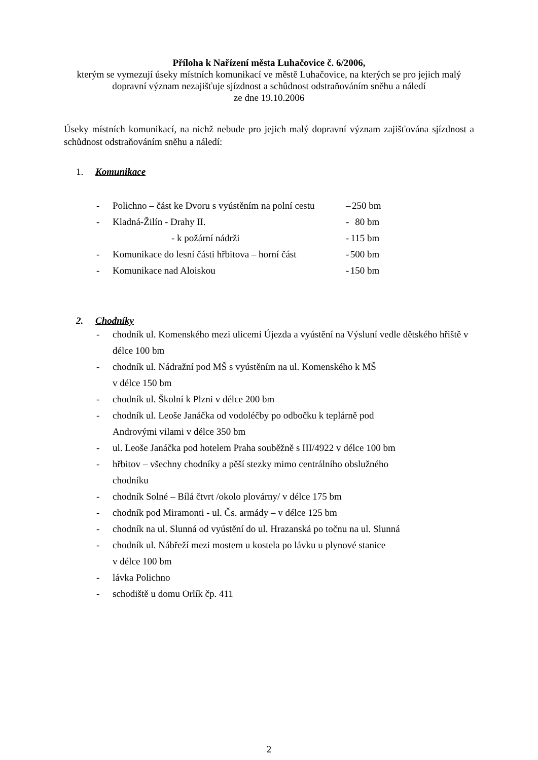Příloha k Nařízení města Luhačovice č. 6/2006,
kterým se vymezují úseky místních komunikací ve městě Luhačovice, na kterých se pro jejich malý dopravní význam nezajišťuje sjízdnost a schůdnost odstraňováním sněhu a náledí
ze dne 19.10.2006
Úseky místních komunikací, na nichž nebude pro jejich malý dopravní význam zajišťována sjízdnost a schůdnost odstraňováním sněhu a náledí:
1. Komunikace
- Polichno – část ke Dvoru s vyústěním na polní cestu – 250 bm
- Kladná-Žilín - Drahy II. - 80 bm
- k požární nádrži - 115 bm
- Komunikace do lesní části hřbitova – horní část - 500 bm
- Komunikace nad Aloiskou - 150 bm
2. Chodníky
- chodník ul. Komenského mezi ulicemi Újezda a vyústění na Výsluní vedle dětského hřiště v délce 100 bm
- chodník ul. Nádražní pod MŠ s vyústěním na ul. Komenského k MŠ
v délce 150 bm
- chodník ul. Školní k Plzni v délce 200 bm
- chodník ul. Leoše Janáčka od vodoléčby po odbočku k teplárně pod
Androvými vilami v délce 350 bm
- ul. Leoše Janáčka pod hotelem Praha souběžně s III/4922 v délce 100 bm
- hřbitov – všechny chodníky a pěší stezky mimo centrálního obslužného
chodníku
- chodník Solné – Bílá čtvrt /okolo plovárny/ v délce 175 bm
- chodník pod Miramonti - ul. Čs. armády – v délce 125 bm
- chodník na ul. Slunná od vyústění do ul. Hrazanská po točnu na ul. Slunná
- chodník ul. Nábřeží mezi mostem u kostela po lávku u plynové stanice
v délce 100 bm
- lávka Polichno
- schodiště u domu Orlík čp. 411
2